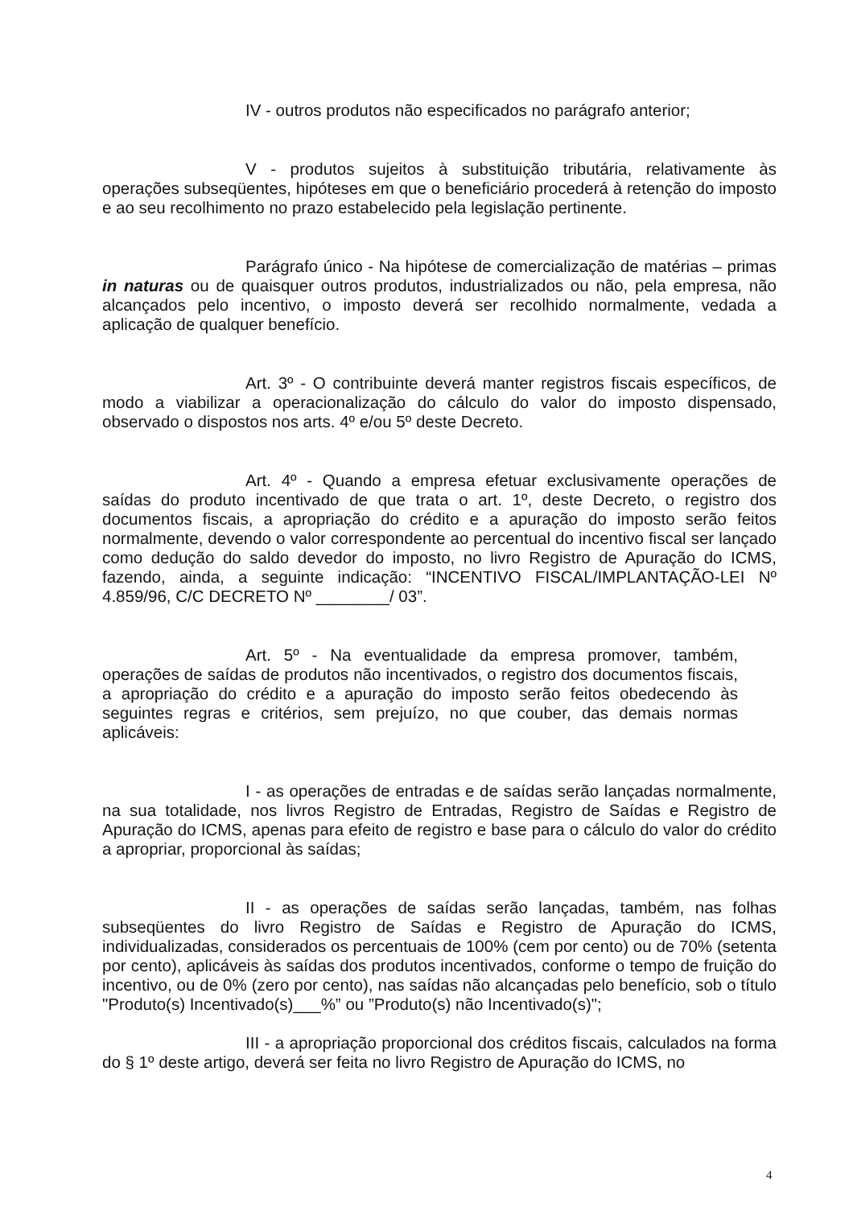IV - outros produtos não especificados no parágrafo anterior;
V - produtos sujeitos à substituição tributária, relativamente às operações subseqüentes, hipóteses em que o beneficiário procederá à retenção do imposto e ao seu recolhimento no prazo estabelecido pela legislação pertinente.
Parágrafo único - Na hipótese de comercialização de matérias – primas in naturas ou de quaisquer outros produtos, industrializados ou não, pela empresa, não alcançados pelo incentivo, o imposto deverá ser recolhido normalmente, vedada a aplicação de qualquer benefício.
Art. 3º - O contribuinte deverá manter registros fiscais específicos, de modo a viabilizar a operacionalização do cálculo do valor do imposto dispensado, observado o dispostos nos arts. 4º e/ou 5º deste Decreto.
Art. 4º - Quando a empresa efetuar exclusivamente operações de saídas do produto incentivado de que trata o art. 1º, deste Decreto, o registro dos documentos fiscais, a apropriação do crédito e a apuração do imposto serão feitos normalmente, devendo o valor correspondente ao percentual do incentivo fiscal ser lançado como dedução do saldo devedor do imposto, no livro Registro de Apuração do ICMS, fazendo, ainda, a seguinte indicação: “INCENTIVO FISCAL/IMPLANTAÇÃO-LEI Nº 4.859/96, C/C DECRETO Nº ________/ 03”.
Art. 5º - Na eventualidade da empresa promover, também, operações de saídas de produtos não incentivados, o registro dos documentos fiscais, a apropriação do crédito e a apuração do imposto serão feitos obedecendo às seguintes regras e critérios, sem prejuízo, no que couber, das demais normas aplicáveis:
I - as operações de entradas e de saídas serão lançadas normalmente, na sua totalidade, nos livros Registro de Entradas, Registro de Saídas e Registro de Apuração do ICMS, apenas para efeito de registro e base para o cálculo do valor do crédito a apropriar, proporcional às saídas;
II - as operações de saídas serão lançadas, também, nas folhas subseqüentes do livro Registro de Saídas e Registro de Apuração do ICMS, individualizadas, considerados os percentuais de 100% (cem por cento) ou de 70% (setenta por cento), aplicáveis às saídas dos produtos incentivados, conforme o tempo de fruição do incentivo, ou de 0% (zero por cento), nas saídas não alcançadas pelo benefício, sob o título "Produto(s) Incentivado(s)___%” ou ”Produto(s) não Incentivado(s)";
III - a apropriação proporcional dos créditos fiscais, calculados na forma do § 1º deste artigo, deverá ser feita no livro Registro de Apuração do ICMS, no
4